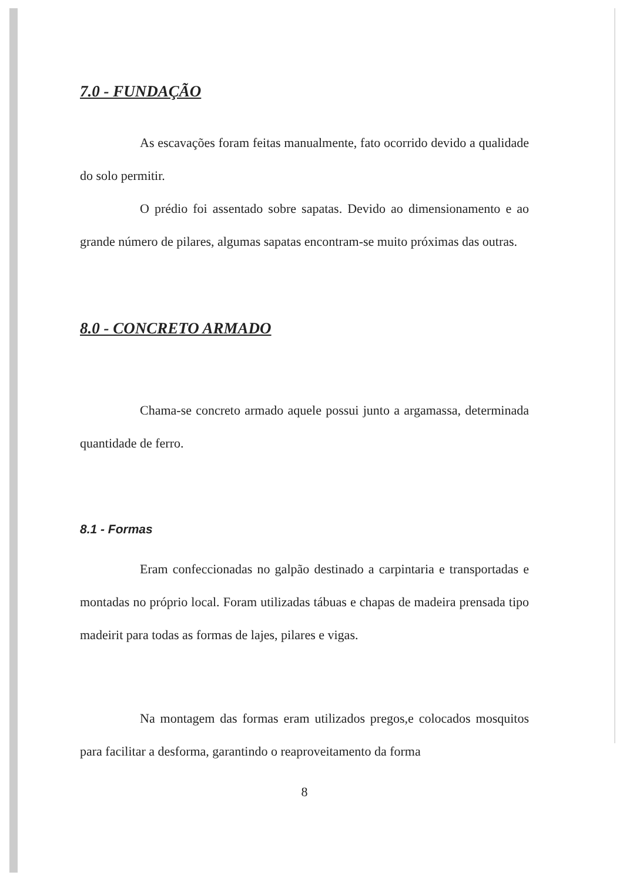7.0 - FUNDAÇÃO
As escavações foram feitas manualmente, fato ocorrido devido a qualidade do solo permitir.
O prédio foi assentado sobre sapatas. Devido ao dimensionamento e ao grande número de pilares, algumas sapatas encontram-se muito próximas das outras.
8.0 - CONCRETO ARMADO
Chama-se concreto armado aquele possui junto a argamassa, determinada quantidade de ferro.
8.1 - Formas
Eram confeccionadas no galpão destinado a carpintaria e transportadas e montadas no próprio local. Foram utilizadas tábuas e chapas de madeira prensada tipo madeirit para todas as formas de lajes, pilares e vigas.
Na montagem das formas eram utilizados pregos,e colocados mosquitos para facilitar a desforma, garantindo o reaproveitamento da forma
8